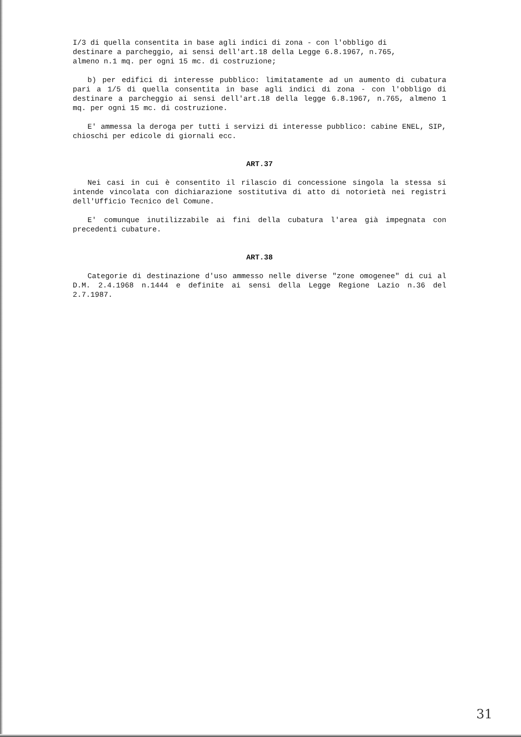I/3 di quella consentita in base agli indici di zona - con l'obbligo di
destinare a parcheggio, ai sensi dell'art.18 della Legge 6.8.1967, n.765,
almeno n.1 mq. per ogni 15 mc. di costruzione;
b) per edifici di interesse pubblico: limitatamente ad un aumento di cubatura pari a 1/5 di quella consentita in base agli indici di zona - con l'obbligo di destinare a parcheggio ai sensi dell'art.18 della legge 6.8.1967, n.765, almeno 1 mq. per ogni 15 mc. di costruzione.
E' ammessa la deroga per tutti i servizi di interesse pubblico: cabine ENEL, SIP, chioschi per edicole di giornali ecc.
ART.37
Nei casi in cui è consentito il rilascio di concessione singola la stessa si intende vincolata con dichiarazione sostitutiva di atto di notorietà nei registri dell'Ufficio Tecnico del Comune.
E' comunque inutilizzabile ai fini della cubatura l'area già impegnata con precedenti cubature.
ART.38
Categorie di destinazione d'uso ammesso nelle diverse "zone omogenee" di cui al D.M. 2.4.1968 n.1444 e definite ai sensi della Legge Regione Lazio n.36 del 2.7.1987.
31